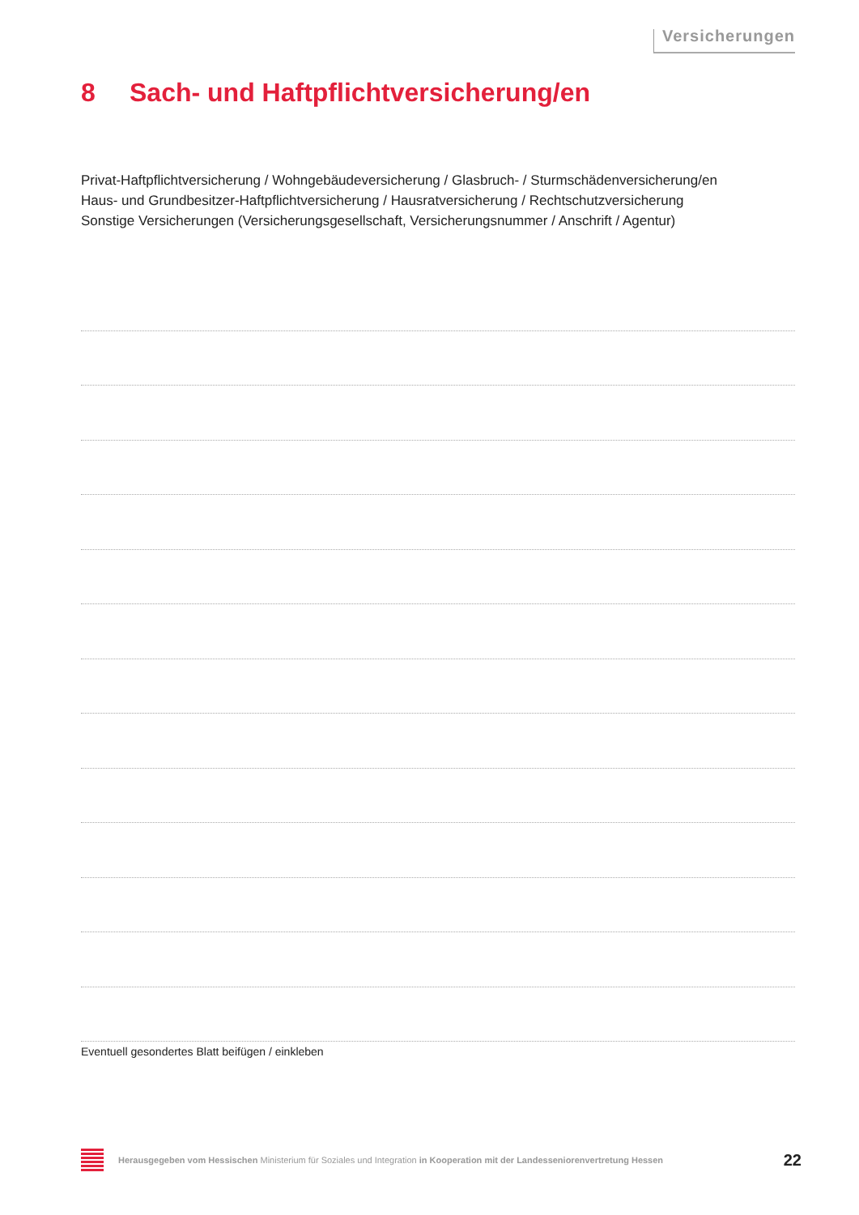Versicherungen
8 Sach- und Haftpflichtversicherung/en
Privat-Haftpflichtversicherung / Wohngebäudeversicherung / Glasbruch- / Sturmschädenversicherung/en
Haus- und Grundbesitzer-Haftpflichtversicherung / Hausratversicherung / Rechtschutzversicherung
Sonstige Versicherungen (Versicherungsgesellschaft, Versicherungsnummer / Anschrift / Agentur)
Eventuell gesondertes Blatt beifügen / einkleben
Herausgegeben vom Hessischen Ministerium für Soziales und Integration in Kooperation mit der Landesseniorenvertretung Hessen
22